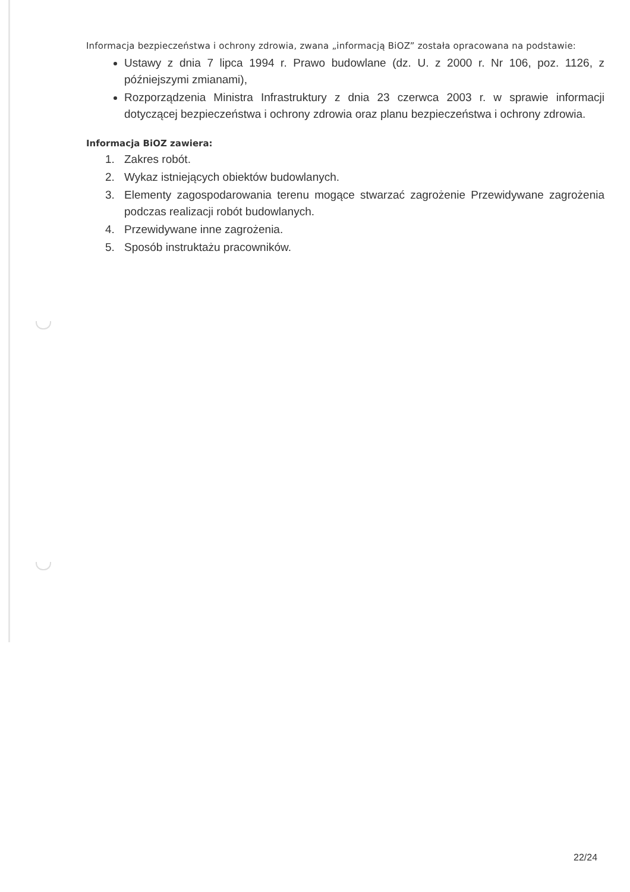Informacja bezpieczeństwa i ochrony zdrowia, zwana „informacją BiOZ” została opracowana na podstawie:
Ustawy z dnia 7 lipca 1994 r. Prawo budowlane (dz. U. z 2000 r. Nr 106, poz. 1126, z późniejszymi zmianami),
Rozporządzenia Ministra Infrastruktury z dnia 23 czerwca 2003 r. w sprawie informacji dotyczącej bezpieczeństwa i ochrony zdrowia oraz planu bezpieczeństwa i ochrony zdrowia.
Informacja BiOZ zawiera:
1. Zakres robót.
2. Wykaz istniejących obiektów budowlanych.
3. Elementy zagospodarowania terenu mogące stwarzać zagrożenie Przewidywane zagrożenia podczas realizacji robót budowlanych.
4. Przewidywane inne zagrożenia.
5. Sposób instruktażu pracowników.
22/24